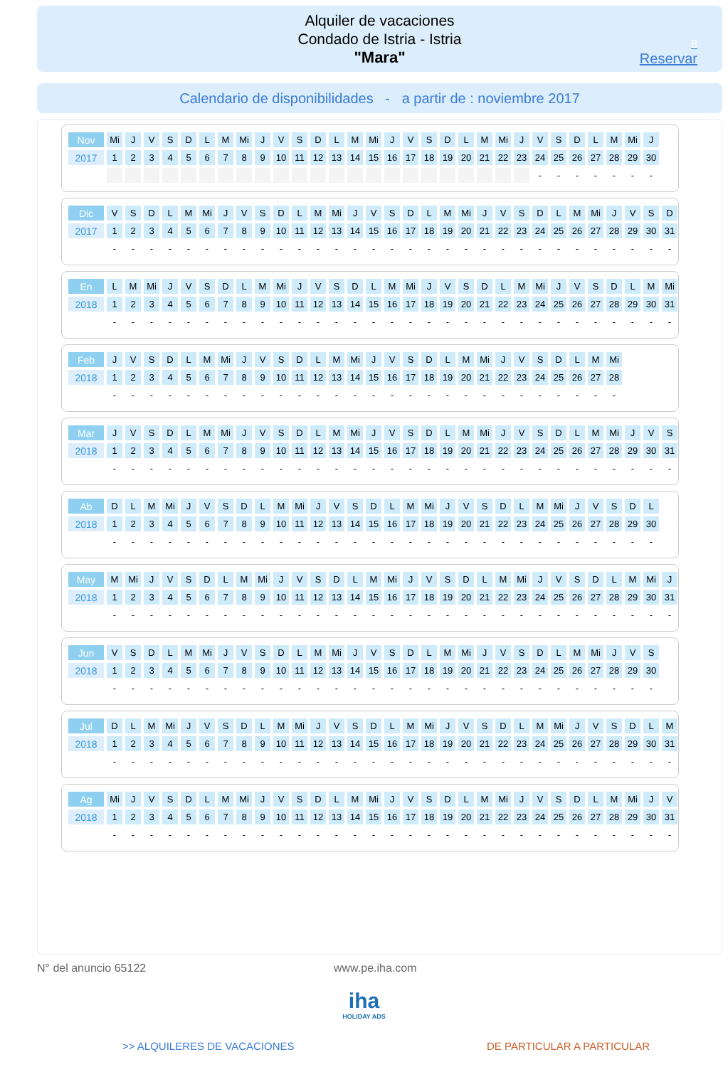Alquiler de vacaciones
Condado de Istria - Istria
"Mara"
8
Reservar
Calendario de disponibilidades - a partir de : noviembre 2017
| Nov | Mi | J | V | S | D | L | M | Mi | J | V | S | D | L | M | Mi | J | V | S | D | L | M | Mi | J | V | S | D | L | M | Mi | J |
| 2017 | 1 | 2 | 3 | 4 | 5 | 6 | 7 | 8 | 9 | 10 | 11 | 12 | 13 | 14 | 15 | 16 | 17 | 18 | 19 | 20 | 21 | 22 | 23 | 24 | 25 | 26 | 27 | 28 | 29 | 30 |
| | | | | | | | | | | | | | | | | | | | | | | | | - | - | - | - | - | - | - |
| Dic | V | S | D | L | M | Mi | J | V | S | D | L | M | Mi | J | V | S | D | L | M | Mi | J | V | S | D | L | M | Mi | J | V | S | D |
| 2017 | 1 | 2 | 3 | 4 | 5 | 6 | 7 | 8 | 9 | 10 | 11 | 12 | 13 | 14 | 15 | 16 | 17 | 18 | 19 | 20 | 21 | 22 | 23 | 24 | 25 | 26 | 27 | 28 | 29 | 30 | 31 |
| | - | - | - | - | - | - | - | - | - | - | - | - | - | - | - | - | - | - | - | - | - | - | - | - | - | - | - | - | - | - | - |
| En | L | M | Mi | J | V | S | D | L | M | Mi | J | V | S | D | L | M | Mi | J | V | S | D | L | M | Mi | J | V | S | D | L | M | Mi |
| 2018 | 1 | 2 | 3 | 4 | 5 | 6 | 7 | 8 | 9 | 10 | 11 | 12 | 13 | 14 | 15 | 16 | 17 | 18 | 19 | 20 | 21 | 22 | 23 | 24 | 25 | 26 | 27 | 28 | 29 | 30 | 31 |
| | - | - | - | - | - | - | - | - | - | - | - | - | - | - | - | - | - | - | - | - | - | - | - | - | - | - | - | - | - | - | - |
| Feb | J | V | S | D | L | M | Mi | J | V | S | D | L | M | Mi | J | V | S | D | L | M | Mi | J | V | S | D | L | M | Mi |
| 2018 | 1 | 2 | 3 | 4 | 5 | 6 | 7 | 8 | 9 | 10 | 11 | 12 | 13 | 14 | 15 | 16 | 17 | 18 | 19 | 20 | 21 | 22 | 23 | 24 | 25 | 26 | 27 | 28 |
| | - | - | - | - | - | - | - | - | - | - | - | - | - | - | - | - | - | - | - | - | - | - | - | - | - | - | - | - |
| Mar | J | V | S | D | L | M | Mi | J | V | S | D | L | M | Mi | J | V | S | D | L | M | Mi | J | V | S | D | L | M | Mi | J | V | S |
| 2018 | 1 | 2 | 3 | 4 | 5 | 6 | 7 | 8 | 9 | 10 | 11 | 12 | 13 | 14 | 15 | 16 | 17 | 18 | 19 | 20 | 21 | 22 | 23 | 24 | 25 | 26 | 27 | 28 | 29 | 30 | 31 |
| | - | - | - | - | - | - | - | - | - | - | - | - | - | - | - | - | - | - | - | - | - | - | - | - | - | - | - | - | - | - | - |
| Ab | D | L | M | Mi | J | V | S | D | L | M | Mi | J | V | S | D | L | M | Mi | J | V | S | D | L | M | Mi | J | V | S | D | L |
| 2018 | 1 | 2 | 3 | 4 | 5 | 6 | 7 | 8 | 9 | 10 | 11 | 12 | 13 | 14 | 15 | 16 | 17 | 18 | 19 | 20 | 21 | 22 | 23 | 24 | 25 | 26 | 27 | 28 | 29 | 30 |
| | - | - | - | - | - | - | - | - | - | - | - | - | - | - | - | - | - | - | - | - | - | - | - | - | - | - | - | - | - | - |
| May | M | Mi | J | V | S | D | L | M | Mi | J | V | S | D | L | M | Mi | J | V | S | D | L | M | Mi | J | V | S | D | L | M | Mi | J |
| 2018 | 1 | 2 | 3 | 4 | 5 | 6 | 7 | 8 | 9 | 10 | 11 | 12 | 13 | 14 | 15 | 16 | 17 | 18 | 19 | 20 | 21 | 22 | 23 | 24 | 25 | 26 | 27 | 28 | 29 | 30 | 31 |
| | - | - | - | - | - | - | - | - | - | - | - | - | - | - | - | - | - | - | - | - | - | - | - | - | - | - | - | - | - | - | - |
| Jun | V | S | D | L | M | Mi | J | V | S | D | L | M | Mi | J | V | S | D | L | M | Mi | J | V | S | D | L | M | Mi | J | V | S |
| 2018 | 1 | 2 | 3 | 4 | 5 | 6 | 7 | 8 | 9 | 10 | 11 | 12 | 13 | 14 | 15 | 16 | 17 | 18 | 19 | 20 | 21 | 22 | 23 | 24 | 25 | 26 | 27 | 28 | 29 | 30 |
| | - | - | - | - | - | - | - | - | - | - | - | - | - | - | - | - | - | - | - | - | - | - | - | - | - | - | - | - | - | - |
| Jul | D | L | M | Mi | J | V | S | D | L | M | Mi | J | V | S | D | L | M | Mi | J | V | S | D | L | M | Mi | J | V | S | D | L | M |
| 2018 | 1 | 2 | 3 | 4 | 5 | 6 | 7 | 8 | 9 | 10 | 11 | 12 | 13 | 14 | 15 | 16 | 17 | 18 | 19 | 20 | 21 | 22 | 23 | 24 | 25 | 26 | 27 | 28 | 29 | 30 | 31 |
| | - | - | - | - | - | - | - | - | - | - | - | - | - | - | - | - | - | - | - | - | - | - | - | - | - | - | - | - | - | - | - |
| Ag | Mi | J | V | S | D | L | M | Mi | J | V | S | D | L | M | Mi | J | V | S | D | L | M | Mi | J | V | S | D | L | M | Mi | J | V |
| 2018 | 1 | 2 | 3 | 4 | 5 | 6 | 7 | 8 | 9 | 10 | 11 | 12 | 13 | 14 | 15 | 16 | 17 | 18 | 19 | 20 | 21 | 22 | 23 | 24 | 25 | 26 | 27 | 28 | 29 | 30 | 31 |
| | - | - | - | - | - | - | - | - | - | - | - | - | - | - | - | - | - | - | - | - | - | - | - | - | - | - | - | - | - | - | - |
N° del anuncio 65122 www.pe.iha.com
iha
HOLIDAY ADS
>> ALQUILERES DE VACACIONES DE PARTICULAR A PARTICULAR